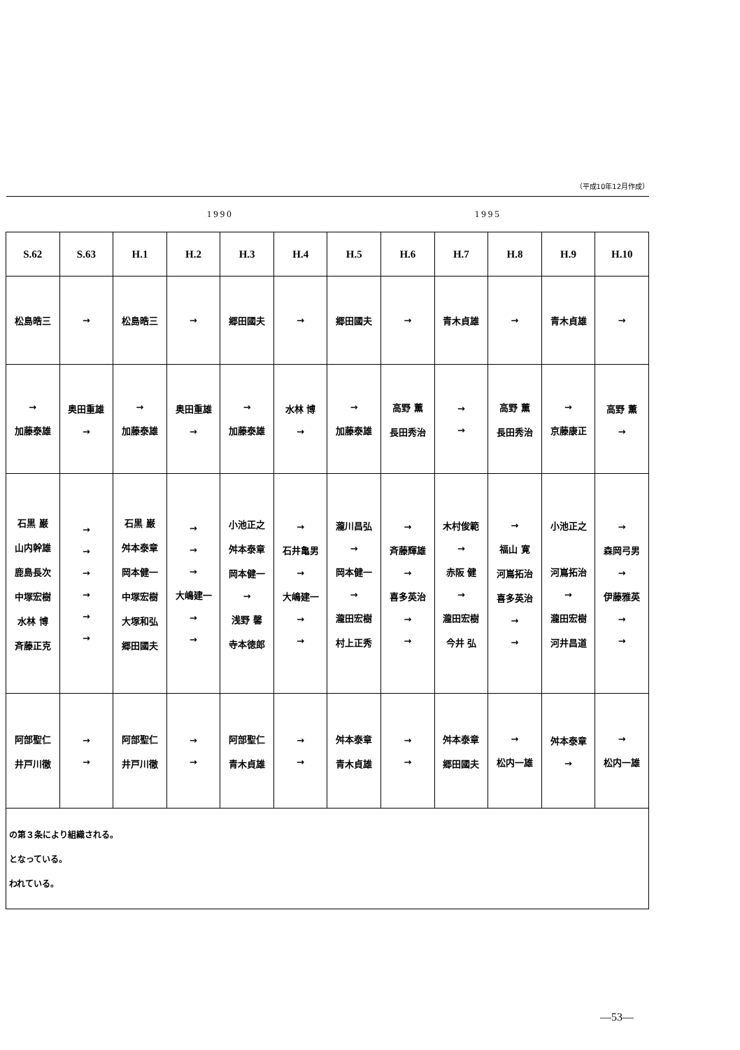（平成10年12月作成）
| | | | 1990 | | | | | 1995 | | | |
| S.62 | S.63 | H.1 | H.2 | H.3 | H.4 | H.5 | H.6 | H.7 | H.8 | H.9 | H.10 |
| 松島晧三 | → | 松島晧三 | → | 郷田國夫 | → | 郷田國夫 | → | 青木貞雄 | → | 青木貞雄 | → |
| → 加藤泰雄 | 奥田重雄 → | → 加藤泰雄 | 奥田重雄 → | → 加藤泰雄 | 水林 博 → | → 加藤泰雄 | 高野 薫 長田秀治 | → → | 高野 薫 長田秀治 | → 京藤康正 | 高野 薫 → |
| 石黒 巌 山内幹雄 鹿島長次 中塚宏樹 水林 博 斉藤正克 | → → → → → → | 石黒 巌 舛本泰章 岡本健一 中塚宏樹 大塚和弘 郷田國夫 | → → → 大嶋建一 → → | 小池正之 舛本泰章 岡本健一 → 浅野 馨 寺本徳郎 | → 石井亀男 → 大嶋建一 → → | 瀧川昌弘 → 岡本健一 → 瀧田宏樹 村上正秀 | → 斉藤輝雄 → 喜多英治 → → | 木村俊範 → 赤阪 健 → 瀧田宏樹 今井 弘 | → 福山 寛 河嶌拓治 喜多英治 → → | 小池正之 河嶌拓治 → 瀧田宏樹 河井昌道 | → 森岡弓男 → 伊藤雅英 → → |
| 阿部聖仁 井戸川徹 | → → | 阿部聖仁 井戸川徹 | → → | 阿部聖仁 青木貞雄 | → → | 舛本泰章 青木貞雄 | → → | 舛本泰章 郷田國夫 | → 松内一雄 | 舛本泰章 → | → 松内一雄 |
の第３条により組織される。
となっている。
われている。
—53—